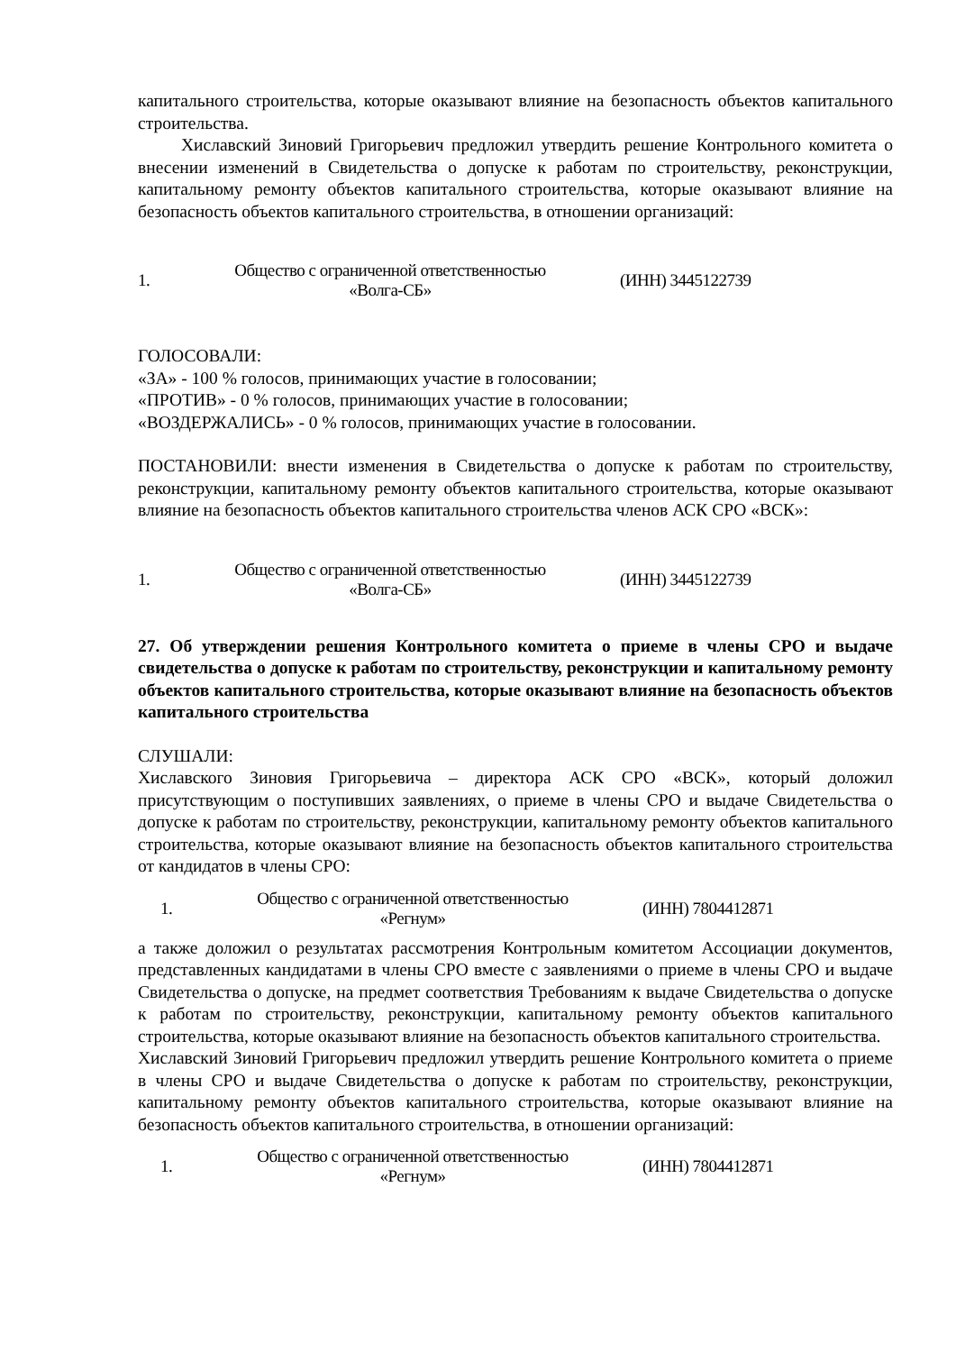капитального строительства, которые оказывают влияние на безопасность объектов капитального строительства.
Хиславский Зиновий Григорьевич предложил утвердить решение Контрольного комитета о внесении изменений в Свидетельства о допуске к работам по строительству, реконструкции, капитальному ремонту объектов капитального строительства, которые оказывают влияние на безопасность объектов капитального строительства, в отношении организаций:
| 1. | Общество с ограниченной ответственностью «Волга-СБ» | (ИНН) 3445122739 |
ГОЛОСОВАЛИ:
«ЗА» - 100 % голосов, принимающих участие в голосовании;
«ПРОТИВ» - 0 % голосов, принимающих участие в голосовании;
«ВОЗДЕРЖАЛИСЬ» - 0 % голосов, принимающих участие в голосовании.
ПОСТАНОВИЛИ: внести изменения в Свидетельства о допуске к работам по строительству, реконструкции, капитальному ремонту объектов капитального строительства, которые оказывают влияние на безопасность объектов капитального строительства членов АСК СРО «ВСК»:
| 1. | Общество с ограниченной ответственностью «Волга-СБ» | (ИНН) 3445122739 |
27. Об утверждении решения Контрольного комитета о приеме в члены СРО и выдаче свидетельства о допуске к работам по строительству, реконструкции и капитальному ремонту объектов капитального строительства, которые оказывают влияние на безопасность объектов капитального строительства
СЛУШАЛИ:
Хиславского Зиновия Григорьевича – директора АСК СРО «ВСК», который доложил присутствующим о поступивших заявлениях, о приеме в члены СРО и выдаче Свидетельства о допуске к работам по строительству, реконструкции, капитальному ремонту объектов капитального строительства, которые оказывают влияние на безопасность объектов капитального строительства от кандидатов в члены СРО:
| 1. | Общество с ограниченной ответственностью «Регнум» | (ИНН) 7804412871 |
а также доложил о результатах рассмотрения Контрольным комитетом Ассоциации документов, представленных кандидатами в члены СРО вместе с заявлениями о приеме в члены СРО и выдаче Свидетельства о допуске, на предмет соответствия Требованиям к выдаче Свидетельства о допуске к работам по строительству, реконструкции, капитальному ремонту объектов капитального строительства, которые оказывают влияние на безопасность объектов капитального строительства.
Хиславский Зиновий Григорьевич предложил утвердить решение Контрольного комитета о приеме в члены СРО и выдаче Свидетельства о допуске к работам по строительству, реконструкции, капитальному ремонту объектов капитального строительства, которые оказывают влияние на безопасность объектов капитального строительства, в отношении организаций:
| 1. | Общество с ограниченной ответственностью «Регнум» | (ИНН) 7804412871 |